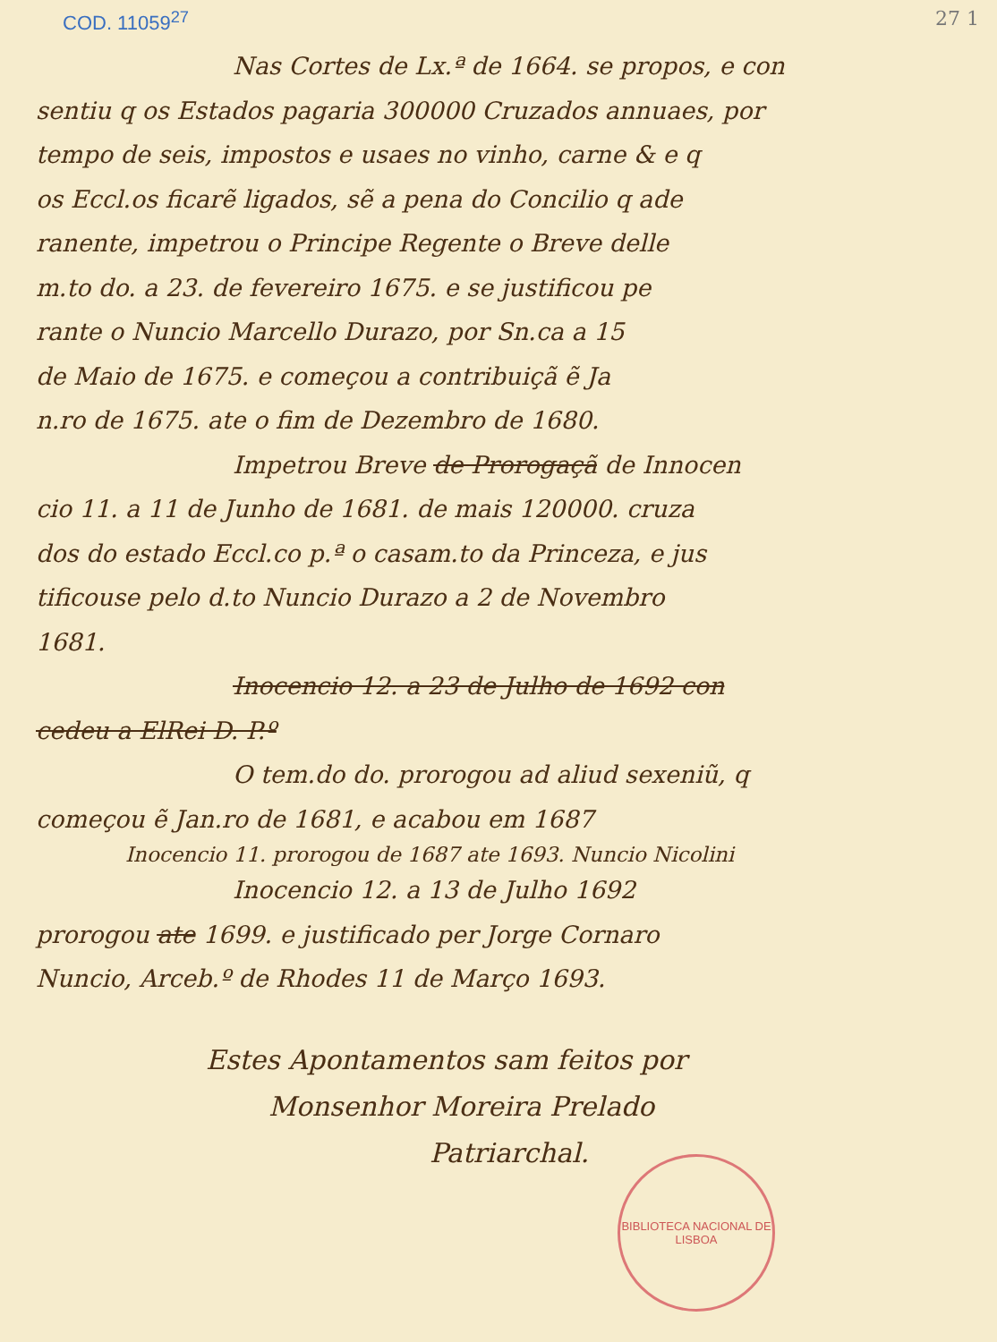COD. 11059<sup>27</sup> 27 1
Nas Cortes de Lx.ª de 1664. se propos, e con
sentiu q os Estados pagaria 300000 Cruzados annuaes, por
tempo de seis, impostos e usaes no vinho, carne & e q
os Eccl.os ficarẽ ligados, sẽ a pena do Concilio q ade
ranente, impetrou o Principe Regente o Breve delle
m.to do. a 23. de fevereiro 1675. e se justificou pe
rante o Nuncio Marcello Durazo, por Sn.ca a 15
de Maio de 1675. e começou a contribuiçã ẽ Ja
n.ro de 1675. ate o fim de Dezembro de 1680.
Impetrou Breve de Prorogaçã de Innocen
cio 11. a 11 de Junho de 1681. de mais 120000. cruza
dos do estado Eccl.co p.ª o casam.to da Princeza, e jus
tificouse pelo d.to Nuncio Durazo a 2 de Novembro
1681.
Inocencio 12. a 23 de Julho de 1692 con
cedeu a ElRei D. P.º
O tem.do do. prorogou ad aliud sexeniũ, q
começou ẽ Jan.ro de 1681, e acabou em 1687
Inocencio 11. prorogou de 1687 ate 1693. Nuncio Nicolini
Inocencio 12. a 13 de Julho 1692
prorogou ate 1699. e justificado per Jorge Cornaro
Nuncio, Arceb.º de Rhodes 11 de Março 1693.
Estes Apontamentos sam feitos por
Monsenhor Moreira Prelado
Patriarchal.
BIBLIOTECA NACIONAL DE LISBOA